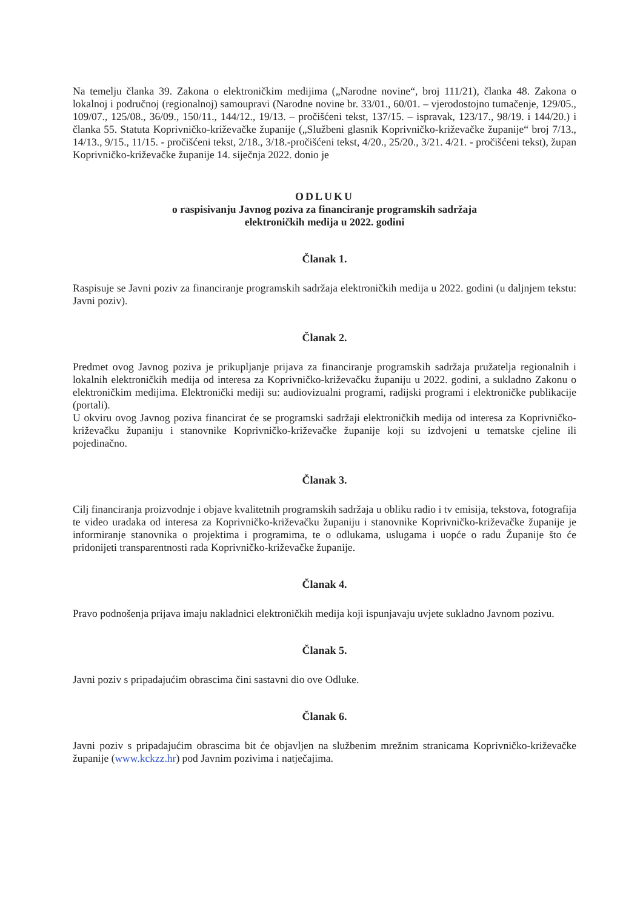Na temelju članka 39. Zakona o elektroničkim medijima („Narodne novine“, broj 111/21), članka 48. Zakona o lokalnoj i područnoj (regionalnoj) samoupravi (Narodne novine br. 33/01., 60/01. – vjerodostojno tumačenje, 129/05., 109/07., 125/08., 36/09., 150/11., 144/12., 19/13. – pročišćeni tekst, 137/15. – ispravak, 123/17., 98/19. i 144/20.) i članka 55. Statuta Koprivničko-križevačke županije („Službeni glasnik Koprivničko-križevačke županije“ broj 7/13., 14/13., 9/15., 11/15. - pročišćeni tekst, 2/18., 3/18.-pročišćeni tekst, 4/20., 25/20., 3/21. 4/21. - pročišćeni tekst), župan Koprivničko-križevačke županije 14. siječnja 2022. donio je
ODLUKU
o raspisivanju Javnog poziva za financiranje programskih sadržaja
elektroničkih medija u 2022. godini
Članak 1.
Raspisuje se Javni poziv za financiranje programskih sadržaja elektroničkih medija u 2022. godini (u daljnjem tekstu: Javni poziv).
Članak 2.
Predmet ovog Javnog poziva je prikupljanje prijava za financiranje programskih sadržaja pružatelja regionalnih i lokalnih elektroničkih medija od interesa za Koprivničko-križevačku županiju u 2022. godini, a sukladno Zakonu o elektroničkim medijima. Elektronički mediji su: audiovizualni programi, radijski programi i elektroničke publikacije (portali).
U okviru ovog Javnog poziva financirat će se programski sadržaji elektroničkih medija od interesa za Koprivničko-križevačku županiju i stanovnike Koprivničko-križevačke županije koji su izdvojeni u tematske cjeline ili pojedinačno.
Članak 3.
Cilj financiranja proizvodnje i objave kvalitetnih programskih sadržaja u obliku radio i tv emisija, tekstova, fotografija te video uradaka od interesa za Koprivničko-križevačku županiju i stanovnike Koprivničko-križevačke županije je informiranje stanovnika o projektima i programima, te o odlukama, uslugama i uopće o radu Županije što će pridonijeti transparentnosti rada Koprivničko-križevačke županije.
Članak 4.
Pravo podnošenja prijava imaju nakladnici elektroničkih medija koji ispunjavaju uvjete sukladno Javnom pozivu.
Članak 5.
Javni poziv s pripadajućim obrascima čini sastavni dio ove Odluke.
Članak 6.
Javni poziv s pripadajućim obrascima bit će objavljen na službenim mrežnim stranicama Koprivničko-križevačke županije (www.kckzz.hr) pod Javnim pozivima i natječajima.